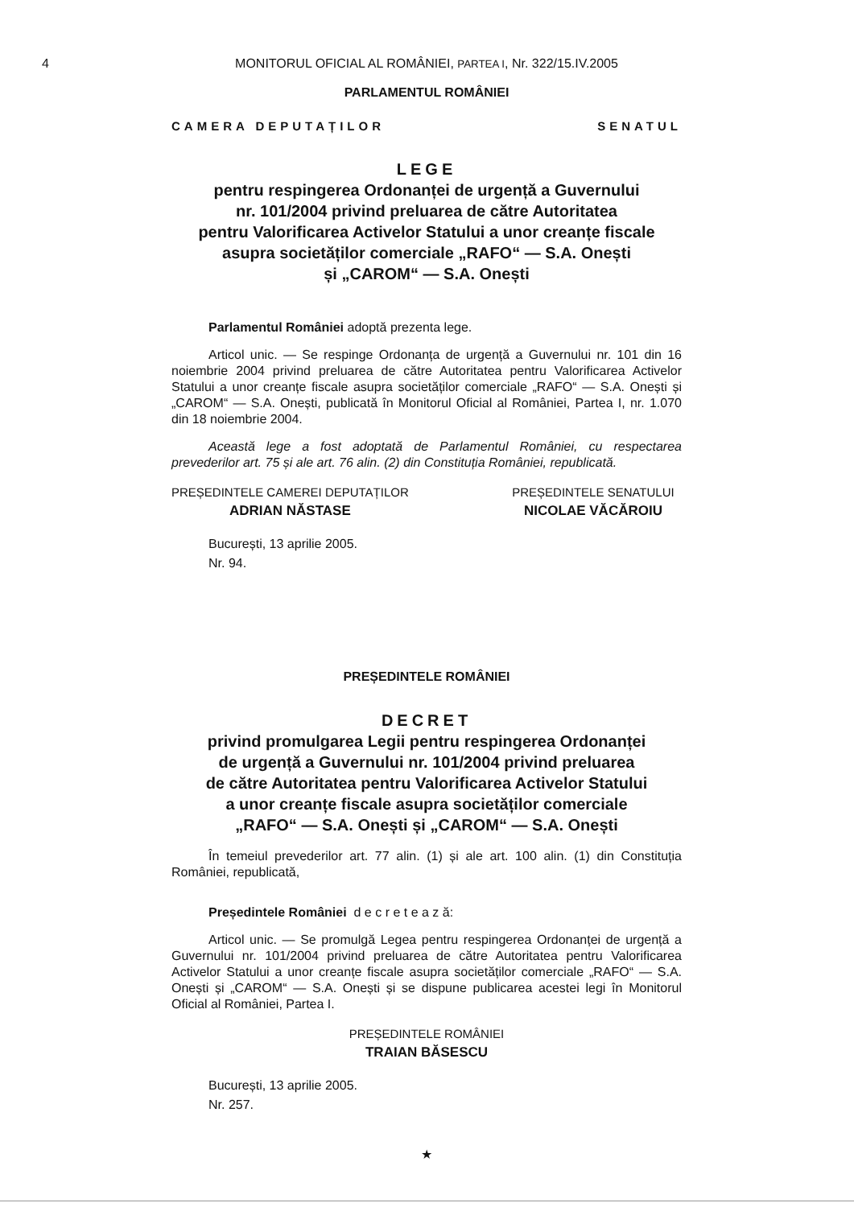4 MONITORUL OFICIAL AL ROMÂNIEI, PARTEA I, Nr. 322/15.IV.2005
PARLAMENTUL ROMÂNIEI
CAMERA DEPUTAȚILOR SENATUL
LEGE
pentru respingerea Ordonanței de urgență a Guvernului
nr. 101/2004 privind preluarea de către Autoritatea
pentru Valorificarea Activelor Statului a unor creanțe fiscale
asupra societăților comerciale „RAFO“ — S.A. Onești
și „CAROM“ — S.A. Onești
Parlamentul României adoptă prezenta lege.
Articol unic. — Se respinge Ordonanța de urgență a Guvernului nr. 101 din 16 noiembrie 2004 privind preluarea de către Autoritatea pentru Valorificarea Activelor Statului a unor creanțe fiscale asupra societăților comerciale „RAFO“ — S.A. Onești și „CAROM“ — S.A. Onești, publicată în Monitorul Oficial al României, Partea I, nr. 1.070 din 18 noiembrie 2004.
Această lege a fost adoptată de Parlamentul României, cu respectarea prevederilor art. 75 și ale art. 76 alin. (2) din Constituția României, republicată.
PREȘEDINTELE CAMEREI DEPUTAȚILOR
ADRIAN NĂSTASE
PREȘEDINTELE SENATULUI
NICOLAE VĂCĂROIU
București, 13 aprilie 2005.
Nr. 94.
PREȘEDINTELE ROMÂNIEI
DECRET
privind promulgarea Legii pentru respingerea Ordonanței
de urgență a Guvernului nr. 101/2004 privind preluarea
de către Autoritatea pentru Valorificarea Activelor Statului
a unor creanțe fiscale asupra societăților comerciale
„RAFO“ — S.A. Onești și „CAROM“ — S.A. Onești
În temeiul prevederilor art. 77 alin. (1) și ale art. 100 alin. (1) din Constituția României, republicată,
Președintele României d e c r e t e a z ă:
Articol unic. — Se promulgă Legea pentru respingerea Ordonanței de urgență a Guvernului nr. 101/2004 privind preluarea de către Autoritatea pentru Valorificarea Activelor Statului a unor creanțe fiscale asupra societăților comerciale „RAFO“ — S.A. Onești și „CAROM“ — S.A. Onești și se dispune publicarea acestei legi în Monitorul Oficial al României, Partea I.
PREȘEDINTELE ROMÂNIEI
TRAIAN BĂSESCU
București, 13 aprilie 2005.
Nr. 257.
★